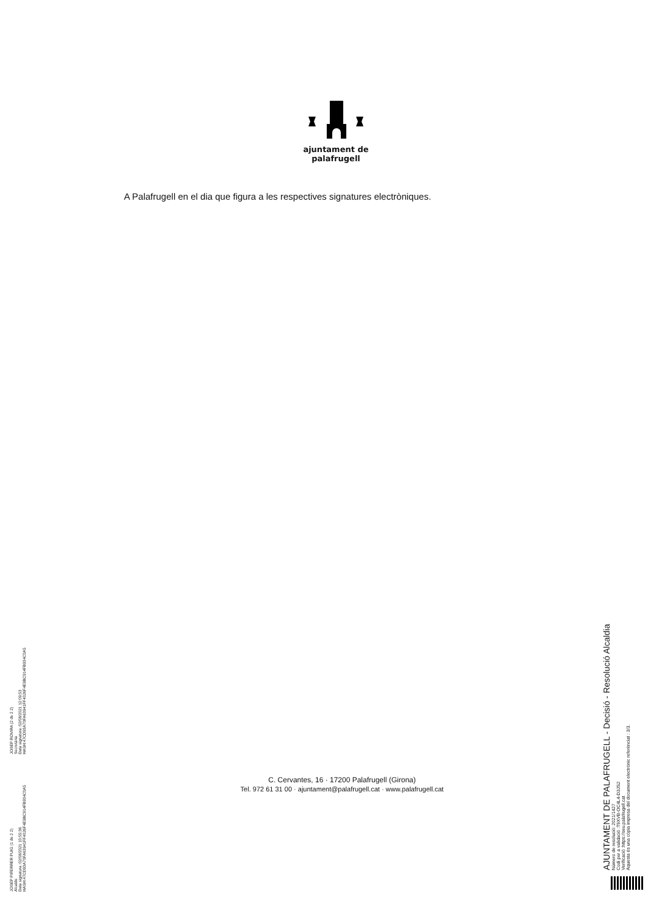ajuntament de
palafrugell
A Palafrugell en el dia que figura a les respectives signatures electròniques.
C. Cervantes, 16 · 17200 Palafrugell (Girona)
Tel. 972 61 31 00 · ajuntament@palafrugell.cat · www.palafrugell.cat
JOSEP PIFERRER PUIG (1 de 2 2)
Alcalde
Data signatura :02/08/2021 10:55:36
HASH:47CD93A70FA63941FF4026F4E9BC914FB934C0A5
JOSEP ROVIRA (2 de 2 2)
Secretària
Data signatura :02/08/2021 12:09:53
HASH:47CD93A70FA63941FF4026F4E9BC914FB934C0A5
AJUNTAMENT DE PALAFRUGELL - Decisió - Resolució Alcaldia
Número de resolució: 2021/1427
Codi per a validació :T9XVB-OC4L4-D3JS2
Verificació :https://seu.palafrugell.cat
Aquesta és una còpia impresa del document electrònic referènciat : 3/3.